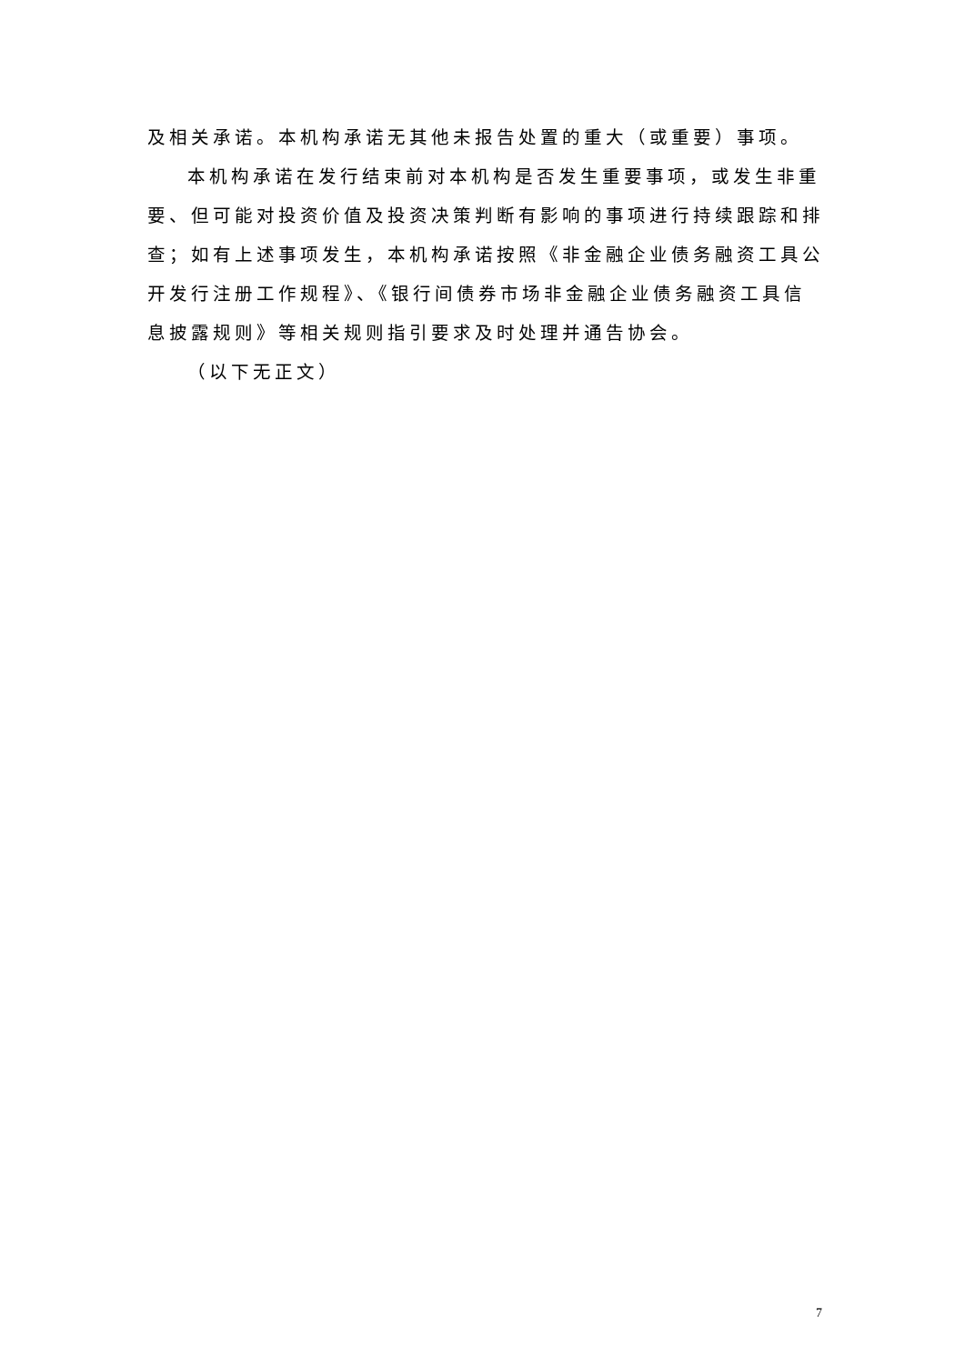及相关承诺。本机构承诺无其他未报告处置的重大（或重要）事项。
本机构承诺在发行结束前对本机构是否发生重要事项，或发生非重要、但可能对投资价值及投资决策判断有影响的事项进行持续跟踪和排查；如有上述事项发生，本机构承诺按照《非金融企业债务融资工具公开发行注册工作规程》、《银行间债券市场非金融企业债务融资工具信息披露规则》等相关规则指引要求及时处理并通告协会。
（以下无正文）
7